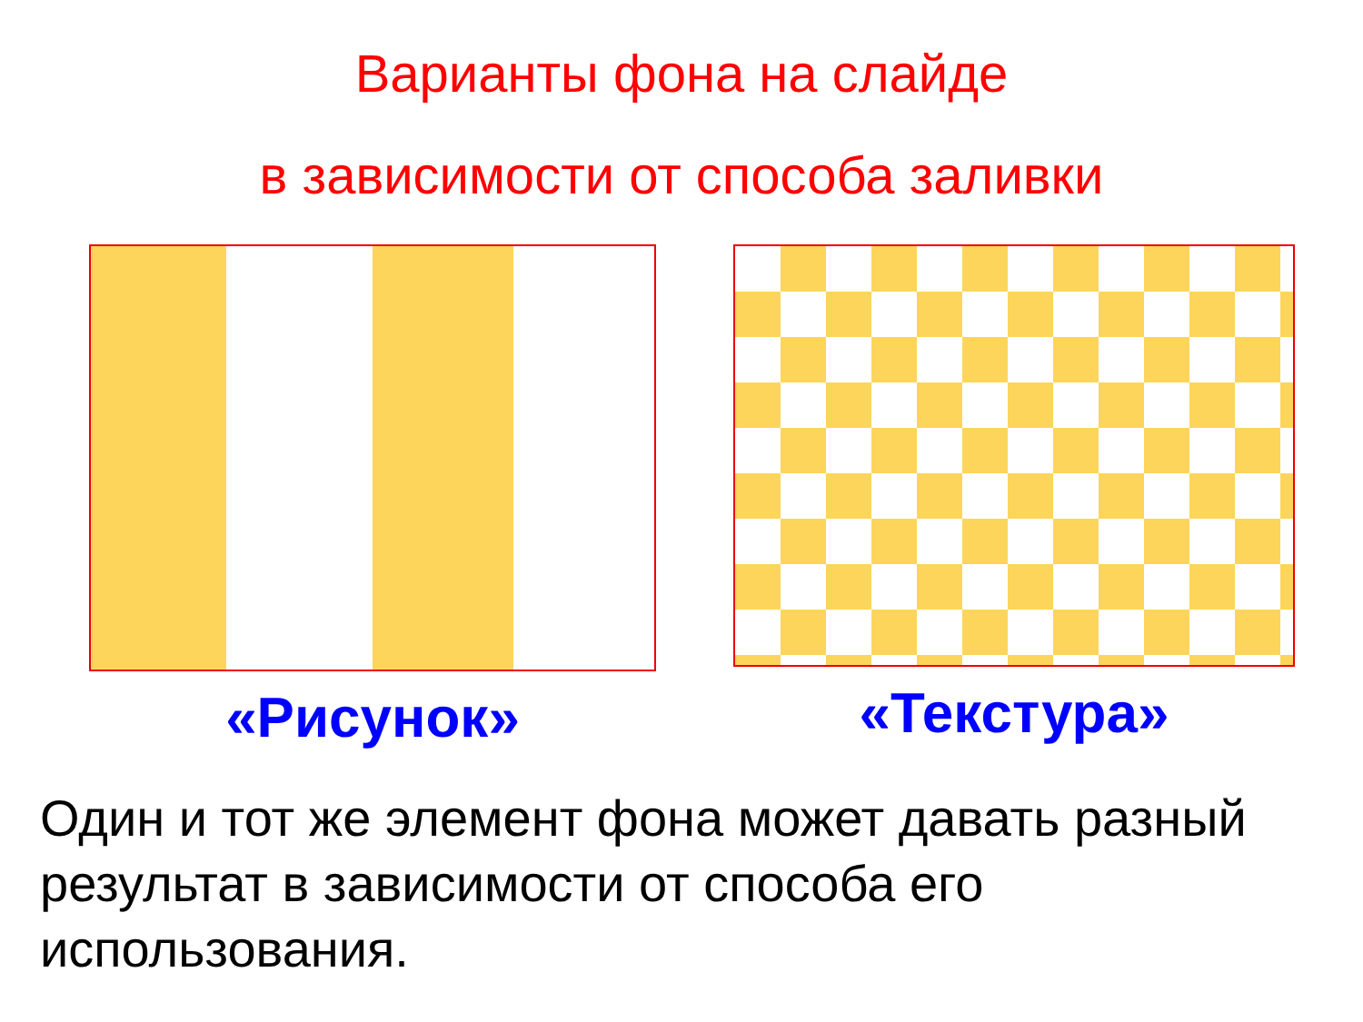Варианты фона на слайде
в зависимости от способа заливки
«Рисунок» «Текстура»
Один и тот же элемент фона может давать разный результат в зависимости от способа его использования.